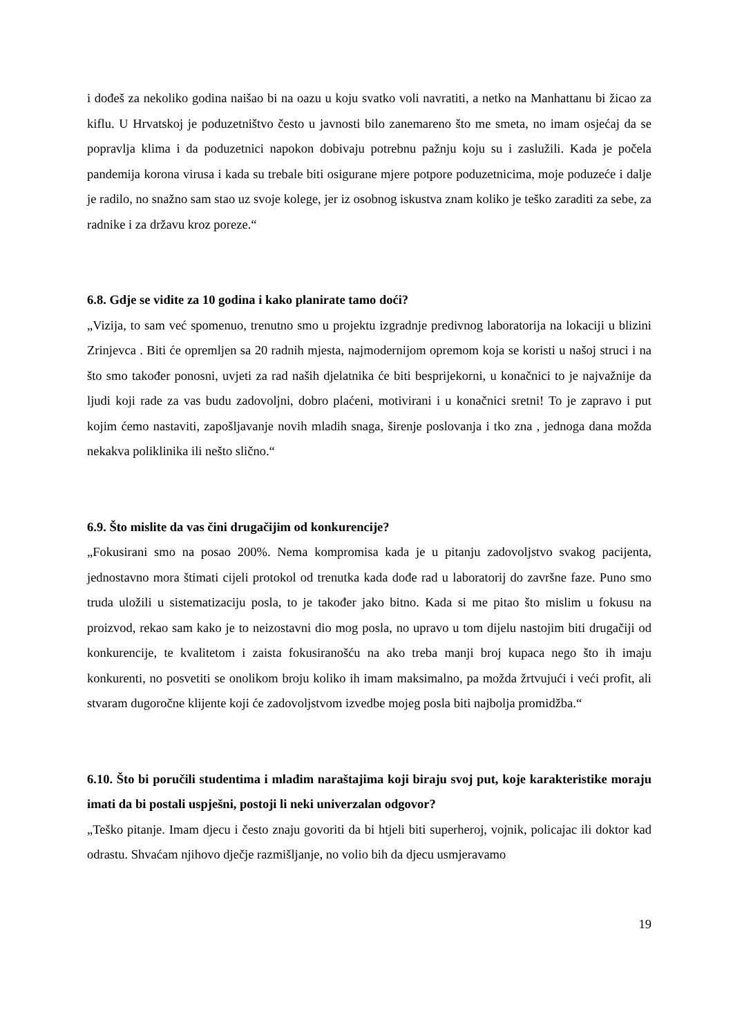i dođeš za nekoliko godina naišao bi na oazu u koju svatko voli navratiti, a netko na Manhattanu bi žicao za kiflu. U Hrvatskoj je poduzetništvo često u javnosti bilo zanemareno što me smeta, no imam osjećaj da se popravlja klima i da poduzetnici napokon dobivaju potrebnu pažnju koju su i zaslužili. Kada je počela pandemija korona virusa i kada su trebale biti osigurane mjere potpore poduzetnicima, moje poduzeće i dalje je radilo, no snažno sam stao uz svoje kolege, jer iz osobnog iskustva znam koliko je teško zaraditi za sebe, za radnike i za državu kroz poreze.“
6.8. Gdje se vidite za 10 godina i kako planirate tamo doći?
„Vizija, to sam već spomenuo, trenutno smo u projektu izgradnje predivnog laboratorija na lokaciji u blizini Zrinjevca . Biti će opremljen sa 20 radnih mjesta, najmodernijom opremom koja se koristi u našoj struci i na što smo također ponosni, uvjeti za rad naših djelatnika će biti besprijekorni, u konačnici to je najvažnije da ljudi koji rade za vas budu zadovoljni, dobro plaćeni, motivirani i u konačnici sretni! To je zapravo i put kojim ćemo nastaviti, zapošljavanje novih mladih snaga, širenje poslovanja i tko zna , jednoga dana možda nekakva poliklinika ili nešto slično.“
6.9. Što mislite da vas čini drugačijim od konkurencije?
„Fokusirani smo na posao 200%. Nema kompromisa kada je u pitanju zadovoljstvo svakog pacijenta, jednostavno mora štimati cijeli protokol od trenutka kada dođe rad u laboratorij do završne faze. Puno smo truda uložili u sistematizaciju posla, to je također jako bitno. Kada si me pitao što mislim u fokusu na proizvod, rekao sam kako je to neizostavni dio mog posla, no upravo u tom dijelu nastojim biti drugačiji od konkurencije, te kvalitetom i zaista fokusiranošću na ako treba manji broj kupaca nego što ih imaju konkurenti, no posvetiti se onolikom broju koliko ih imam maksimalno, pa možda žrtvujući i veći profit, ali stvaram dugoročne klijente koji će zadovoljstvom izvedbe mojeg posla biti najbolja promidžba.“
6.10. Što bi poručili studentima i mlađim naraštajima koji biraju svoj put, koje karakteristike moraju imati da bi postali uspješni, postoji li neki univerzalan odgovor?
„Teško pitanje. Imam djecu i često znaju govoriti da bi htjeli biti superheroj, vojnik, policajac ili doktor kad odrastu. Shvaćam njihovo dječje razmišljanje, no volio bih da djecu usmjeravamo
19